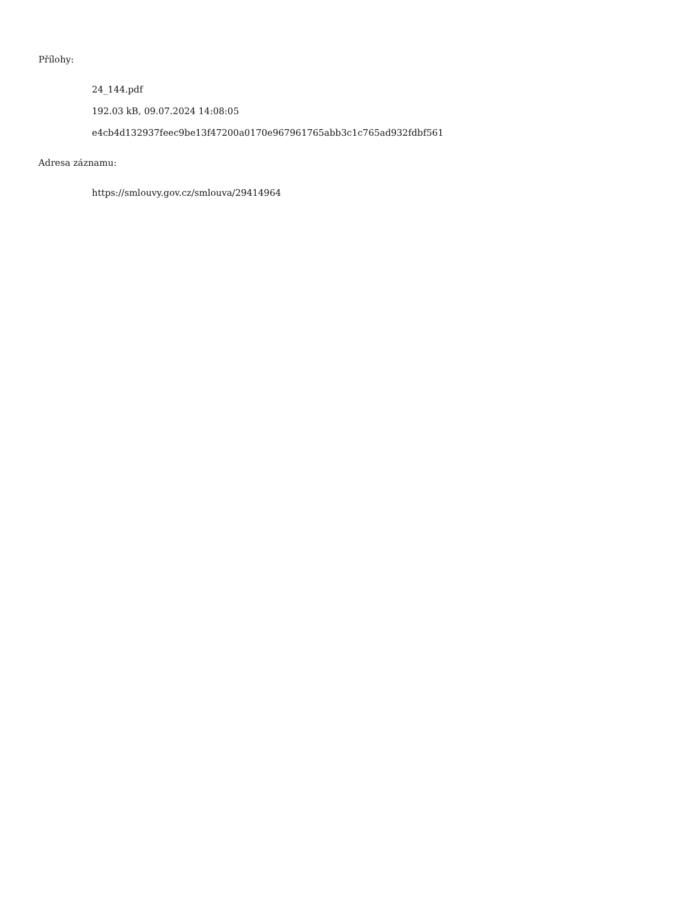Přílohy:
24_144.pdf
192.03 kB, 09.07.2024 14:08:05
e4cb4d132937feec9be13f47200a0170e967961765abb3c1c765ad932fdbf561
Adresa záznamu:
https://smlouvy.gov.cz/smlouva/29414964